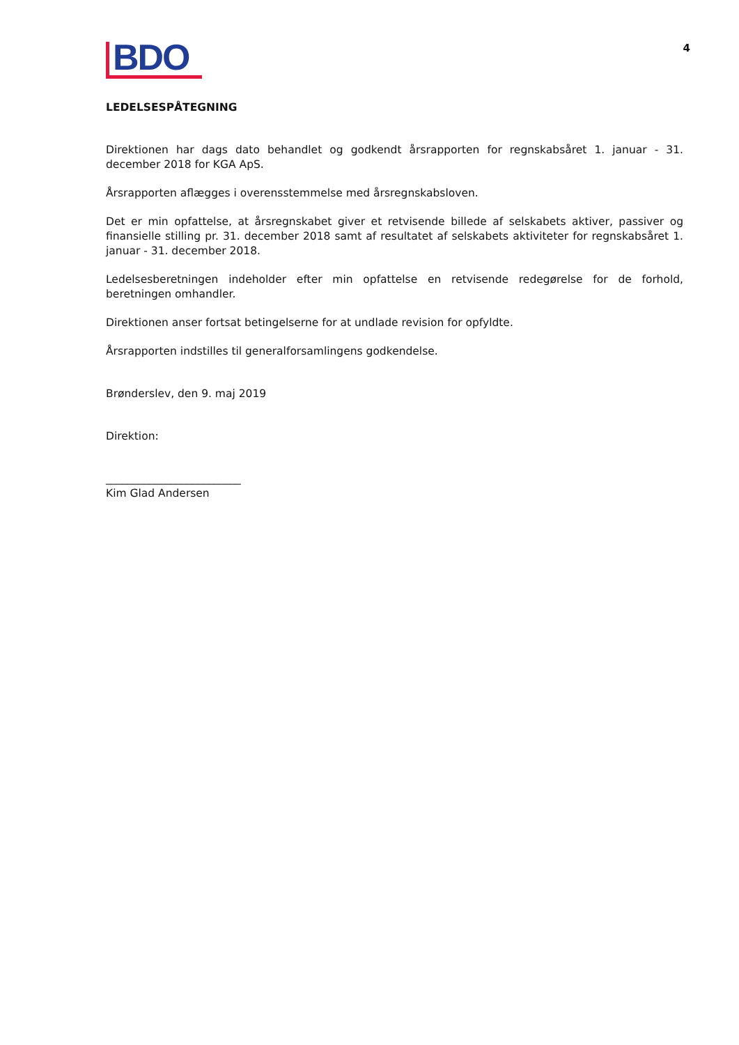BDO
4
LEDELSESPÅTEGNING
Direktionen har dags dato behandlet og godkendt årsrapporten for regnskabsåret 1. januar - 31. december 2018 for KGA ApS.
Årsrapporten aflægges i overensstemmelse med årsregnskabsloven.
Det er min opfattelse, at årsregnskabet giver et retvisende billede af selskabets aktiver, passiver og finansielle stilling pr. 31. december 2018 samt af resultatet af selskabets aktiviteter for regnskabsåret 1. januar - 31. december 2018.
Ledelsesberetningen indeholder efter min opfattelse en retvisende redegørelse for de forhold, beretningen omhandler.
Direktionen anser fortsat betingelserne for at undlade revision for opfyldte.
Årsrapporten indstilles til generalforsamlingens godkendelse.
Brønderslev, den 9. maj 2019
Direktion:
_________________________
Kim Glad Andersen